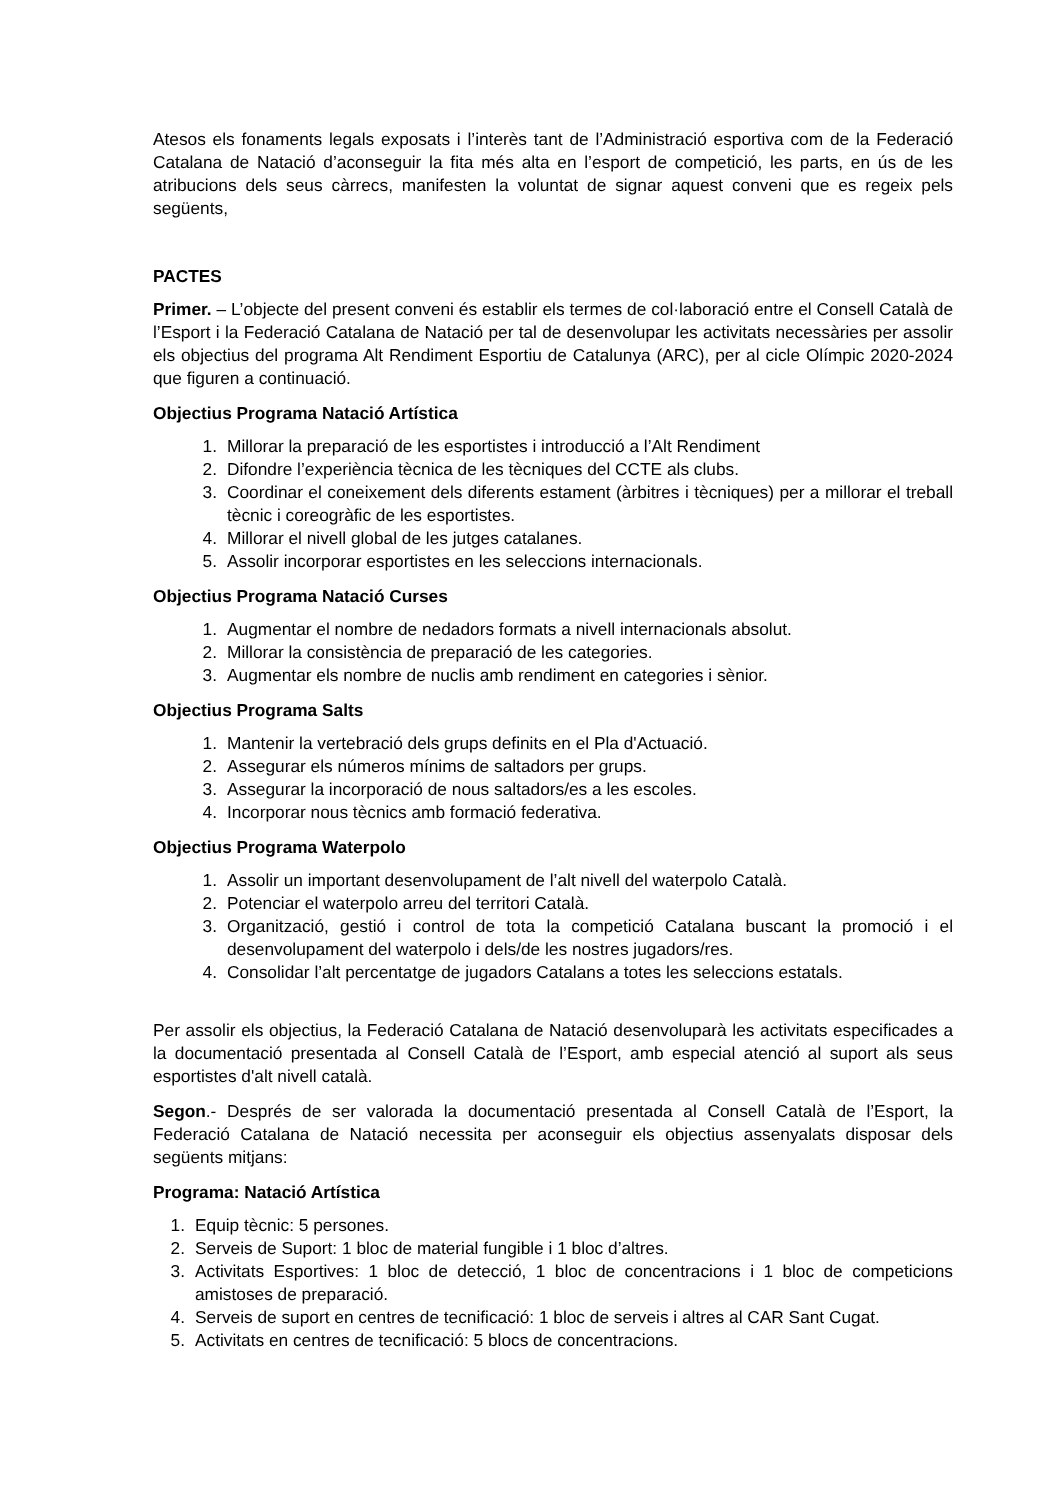Atesos els fonaments legals exposats i l’interès tant de l’Administració esportiva com de la Federació Catalana de Natació d’aconseguir la fita més alta en l’esport de competició, les parts, en ús de les atribucions dels seus càrrecs, manifesten la voluntat de signar aquest conveni que es regeix pels següents,
PACTES
Primer. – L’objecte del present conveni és establir els termes de col·laboració entre el Consell Català de l’Esport i la Federació Catalana de Natació per tal de desenvolupar les activitats necessàries per assolir els objectius del programa Alt Rendiment Esportiu de Catalunya (ARC), per al cicle Olímpic 2020-2024 que figuren a continuació.
Objectius Programa Natació Artística
1. Millorar la preparació de les esportistes i introducció a l’Alt Rendiment
2. Difondre l’experiència tècnica de les tècniques del CCTE als clubs.
3. Coordinar el coneixement dels diferents estament (àrbitres i tècniques) per a millorar el treball tècnic i coreogràfic de les esportistes.
4. Millorar el nivell global de les jutges catalanes.
5. Assolir incorporar esportistes en les seleccions internacionals.
Objectius Programa Natació Curses
1. Augmentar el nombre de nedadors formats a nivell internacionals absolut.
2. Millorar la consistència de preparació de les categories.
3. Augmentar els nombre de nuclis amb rendiment en categories i sènior.
Objectius Programa Salts
1. Mantenir la vertebració dels grups definits en el Pla d'Actuació.
2. Assegurar els números mínims de saltadors per grups.
3. Assegurar la incorporació de nous saltadors/es a les escoles.
4. Incorporar nous tècnics amb formació federativa.
Objectius Programa Waterpolo
1. Assolir un important desenvolupament de l’alt nivell del waterpolo Català.
2. Potenciar el waterpolo arreu del territori Català.
3. Organització, gestió i control de tota la competició Catalana buscant la promoció i el desenvolupament del waterpolo i dels/de les nostres jugadors/res.
4. Consolidar l’alt percentatge de jugadors Catalans a totes les seleccions estatals.
Per assolir els objectius, la Federació Catalana de Natació desenvoluparà les activitats especificades a la documentació presentada al Consell Català de l’Esport, amb especial atenció al suport als seus esportistes d'alt nivell català.
Segon.- Després de ser valorada la documentació presentada al Consell Català de l’Esport, la Federació Catalana de Natació necessita per aconseguir els objectius assenyalats disposar dels següents mitjans:
Programa: Natació Artística
1. Equip tècnic: 5 persones.
2. Serveis de Suport: 1 bloc de material fungible i 1 bloc d’altres.
3. Activitats Esportives: 1 bloc de detecció, 1 bloc de concentracions i 1 bloc de competicions amistoses de preparació.
4. Serveis de suport en centres de tecnificació: 1 bloc de serveis i altres al CAR Sant Cugat.
5. Activitats en centres de tecnificació: 5 blocs de concentracions.